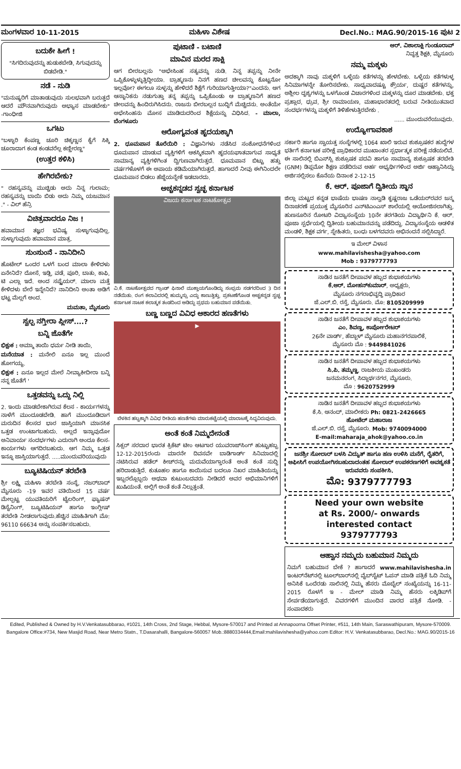ಮಂಗಳವಾರ 10-11-2015 ಮಹಿಳಾ ವಿಶೇಷ Decl.No.: MAG.90/2015-16 ಪುಟ 2
ಬದುಕೇ ಹೀಗೆ !
"ಸಿಗದಿರುವುದನ್ನು ಹುಡುಕಬೇಡಿ, ಸಿಗುವುದನ್ನು ಬಿಡಬೇಡಿ."
ನಡೆ - ನುಡಿ
"ಮನುಷ್ಯರಿಗೆ ಮಾತಾಡುವುದು ಸುಲಭವಾಗಿ ಬರುತ್ತದೆ ಆದರೆ ಮೌನವಾಗಿರುವುದು ಅಭ್ಯಾಸ ಮಾಡಬೇಕು" -ಗಾಂಧೀಜಿ
ಒಗಟು
"ಬಳ್ಳಾರಿ ಕೆಂಪಣ್ಣ ಚೂರಿ ಚಿಕ್ಕಣ್ಣನ ಕೈಗೆ ಸಿಕ್ಕಿ ಚೂರಾದಾಗ ಕಂಡ ಕಂಡವರೆಲ್ಲ ಕಣ್ಣೀರಣ್ಣ"
(ಉತ್ತರ ಕಳಿಸಿ)
ಹೇಗಿರಬೇಕು?
" ರಹಸ್ಯವನ್ನು ಮುಚ್ಚಿಡು ಅದು ನಿನ್ನ ಗುಲಾಮ; ರಹಸ್ಯವನ್ನು ಬಾಯಿ ಬಿಡು ಅದು ನಿಮ್ಮ ಯಜಮಾನ ." - ವಿಲ್ ಹೆನ್ರಿ
ವಿಚಿತ್ರವಾದರೂ ನಿಜ !
ಹವಾಮಾನ ತಜ್ಞರ ಭವಿಷ್ಯ ಸುಳ್ಳಾಗುವುದಿಲ್ಲ. ಸುಳ್ಳಾಗುವುದು ಹವಾಮಾನ ಮಾತ್ರ.
ಸುಂಸುಂನೆ - ನಾನಿದೀನಿ
ಹೊಟೇಲ್ ಒಂದರ ಒಳಗೆ ಬಂದ ಮಾಲಾ ಕೇಳಿದಳು ಏನೇನಿದೆ? ದೋಸೆ, ಇಡ್ಲಿ, ವಡೆ, ಪೂರಿ, ಬಾತು, ಕಾಫಿ, ಟಿ ಎಲ್ಲಾ ಇದೆ. ಅಂದ ಸಪ್ಲೈಯರ್. ಮಾಲಾ ಮತ್ತೆ ಕೇಳಿದಳು ಬೇರೆ ಇನ್ನೇನಿದೆ? ನಾನಿದೀನಿ ಅಂತಾ ಅಡಿಗೆ ಭಟ್ಟ ಮೆಲ್ಲಗೆ ಅಂದ.
ಮಮತಾ, ಮೈಸೂರು
ಸ್ವಲ್ಪ ನಗ್ತೀರಾ ಪ್ಲೀಸ್....?
ಬನ್ನಿ ಜೊತೆಗೇ
ಭಿಕ್ಷುಕ : ಅಮ್ಮಾ ತಾಯಿ ಧರ್ಮ ನೀಡಿ ತಾಯಿ,
ಮನೆಯಾತ : ಮನೇಲಿ ಏನೂ ಇಲ್ಲ ಮುಂದೆ ಹೋಗಯ್ಯ.
ಭಿಕ್ಷುಕ : ಏನೂ ಇಲ್ಲದ ಮೇಲೆ ನೀವ್ಯಾಕೀದೀರಾ ಬನ್ನಿ ನನ್ನ ಜೊತೆಗೆ '
ಒತ್ತಡವನ್ನು ಒದ್ದು ನಿಲ್ಲಿ
2. ಇಂದು ಮಾಡಬೇಕಾಗಿರುವ ಕೆಲಸ - ಕಾರ್ಯಗಳನ್ನು ನಾಳೆಗೆ ಮುಂದೂಡಬೇಡಿ. ಹಾಗೆ ಮುಂದೂಡಿದಾಗ ಮರುದಿನ ಕೆಲಸದ ಭಾರ ಜಾಸ್ತಿಯಾಗಿ ಮಾನಸಿಕ ಒತ್ತಡ ಉಂಟಾಗಬಹುದು. ಅಲ್ಲದೆ ಇನ್ನಾವುದೋ ಅನಿವಾರ್ಯ ಸಂದರ್ಭಗಳು ಎದುರಾಗಿ ಅಂದೂ ಕೆಲಸ- ಕಾರ್ಯಗಳು ಆಗದಿರಬಹುದು. ಆಗ ನಿಮ್ಮ ಒತ್ತಡ ಇನ್ನೂ ಜಾಸ್ತಿಯಾಗುತ್ತದೆ. .....ಮುಂದುವರಿಯುವುದು
ಬ್ಯೂಟಿಷಿಯನ್ ತರಬೇತಿ
ಶ್ರೀ ಲಕ್ಷ್ಮಿ ಮಹಿಳಾ ತರಬೇತಿ ಸಂಸ್ಥೆ, ನಜರ್‌ಬಾದ್ ಮೈಸೂರು -19 ಇವರ ವತಿಯಿಂದ 15 ವರ್ಷ ಮೇಲ್ಪಟ್ಟ ಯುವತಿಯರಿಗೆ ಟೈಲರಿಂಗ್, ಫ್ಯಾಷನ್ ಡಿಸೈನಿಂಗ್, ಬ್ಯೂಟಿಷಿಯನ್ ಹಾಗೂ ಇಂಗ್ಲೀಷ್ ತರಬೇತಿ ನೀಡಲಾಗುವುದು.ಹೆಚ್ಚಿನ ಮಾಹಿತಿಗಾಗಿ ಮೊ: 96110 66634 ಅನ್ನು ಸಂಪರ್ಕಿಸಬಹುದು.
ಪುಟಾಣಿ - ಬಟಾಣಿ
ಮಾವಿನ ಮರದ ಸಾಕ್ಷಿ
ಆಗ ಬೀರಬಲ್ಲನು "ಅಭೇಸಿಂಹ ಸತ್ಯವನ್ನು ನುಡಿ. ನಿನ್ನ ತಪ್ಪನ್ನು ನೀನೇ ಒಪ್ಪಿಕೊಳ್ಳುಳ್ಳುತ್ತಿದ್ದೀಯಾ. ಬ್ರಾಹ್ಮಣನು ನಿನಗೆ ಹಣದ ಚೀಲವನ್ನು ಕೊಟ್ಟನೋ ಇಲ್ಲವೋ? ಈಗಲೂ ಸುಳ್ಳನ್ನು ಹೇಳಿದರೆ ಶಿಕ್ಷೆಗೆ ಗುರಿಯಾಗುತ್ತೀಯಾ?"ಎಂದನು. ಆಗ ಆಸ್ಥಾನಿಕನು ನಡುಗುತ್ತಾ ತನ್ನ ತಪ್ಪನ್ನು ಒಪ್ಪಿಕೊಂಡು ಆ ಬ್ರಾಹ್ಮಣನಿಗೆ ಹಣದ ಚೀಲವನ್ನು ಹಿಂದಿರುಗಿಸಿದನು. ರಾಜನು ಬೀರಬಲ್ಲನ ಬುದ್ಧಿಗೆ ಮೆಚ್ಚಿದನು. ಅಂತೆಯೇ ಅಭೇಸಿಂಹನು ಮೋಸ ಮಾಡಿದುದರಿಂದ ಶಿಕ್ಷೆಯನ್ನು ವಿಧಿಸಿದ. - ಮಾಲಾ, ಬೆಂಗಳೂರು
ಆರೋಗ್ಯವಂತ ಹೃದಯಕ್ಕಾಗಿ
2. ಧೂಮಪಾನ ತೊರೆಯಿರಿ : ವಿಜ್ಞಾನಿಗಳು ನಡೆಸಿದ ಸಂಶೋಧನೆಗಳಿಂದ ಧೂಮಪಾನ ಮಾಡುವ ವ್ಯಕ್ತಿಗಳಿಗೆ ಆಕಸ್ಮಿಕವಾಗಿ ಹೃದಯಘಾತವಾಗುವ ಸಾಧ್ಯತೆ ಸಾಮಾನ್ಯ ವ್ಯಕ್ತಿಗಳಿಗಿಂತ ದ್ವಿಗುಣವಾಗಿರುತ್ತದೆ. ಧೂಮಪಾನ ಬಿಟ್ಟು ಹತ್ತು ವರ್ಷಗಳೊಳಗೆ ಈ ಅಪಾಯ ಕಡಿಮೆಯಾಗಿರುತ್ತದೆ. ಹಾಗಾದರೆ ನೀವು ಈಗಿನಿಂದಲೇ ಧೂಮಪಾನ ಬಿಡಲು ಹೆಜ್ಜೆಯನ್ನೇಕೆ ಇಡಬಾರದು.
ಅಚ್ಚಕನ್ನಡದ ಸ್ವಚ್ಛ ಕರ್ನಾಟಕ
ವಿಜಯ ಕರ್ನಾಟಕ ನಾಟಕೋತ್ಸವ
ವಿ.ಕೆ. ನಾಟಕೋತ್ಸವದ ಗ್ರಾಂಡ್ ಫಿನಾಲೆ ಮುಕ್ತಾಯಗೊಂಡಿದ್ದು ಸಂಭ್ರಮ ಸಡಗರದಿಂದ 3 ದಿನ ನಡೆಯಿತು. ರಂಗ ಕಲಾವಿದರಲ್ಲಿ ಹುಮ್ಮಸ್ಸು ಎದ್ದು ಕಾಣುತ್ತಿತ್ತು. ಪ್ರಕಟಣೆಗೊಂಡ ಅಚ್ಚಕನ್ನಡ ಸ್ವಚ್ಛ ಕರ್ನಾಟಕ ನಾಟಕ ಕಲಾತ್ಮಕ ತಂಡದಿಂದ ಅಡಿದ್ದು ಪ್ರಥಮ ಬಹುಮಾನ ಪಡೆಯಿತು.
ಬಣ್ಣ ಬಣ್ಣದ ವಿವಿಧ ಆಕಾರದ ಹಣತೆಗಳು
▶
ಬೆಳಕಿನ ಹಬ್ಬಕ್ಕಾಗಿ ವಿವಿಧ ರೀತಿಯ ಹಣತೆಗಳು ಮಾರುಕಟ್ಟೆಯಲ್ಲಿ ಮಾರಾಟಕ್ಕೆ ಸಿದ್ಧವಿರುವುದು.
ಅಂತೆ ಕಂತೆ ನಿಮ್ಮದೇನಂತೆ
ಸಿಕ್ಸರ್ ಸರದಾರ ಭಾರತ ಕ್ರಿಕೆಟ್ ಟೀಂ ಆಟಗಾರ ಯುವರಾಜ್‌ಸಿಂಗ್ ಹುಟ್ಟುಹಬ್ಬ 12-12-2015ರಂದು ಮಾರನೇ ದಿವಸವೇ ಬಾಡಿಗಾರ್ಡ್ ಸಿನಿಮಾದಲ್ಲಿ ನಟಿಸಿರುವ ಹಡೆಲ್ ಕೀಚ್‌ರನ್ನು ಮದುವೆಯಾಗ್ತಾರಂತೆ ಅಂತೆ ಕಂತೆ ಸುದ್ದಿ ಹರಿದಾಡುತ್ತಿದೆ. ಕುತೂಹಲ ಹಾಗೂ ಕಾಯಿಸುವ ಬದಲೂ ನಿಖರ ಮಾಹಿತಿಯನ್ನು ಇಬ್ಬರಲ್ಲೊಬ್ಬರು ಅಥವಾ ಕುಟುಂಬದವರು ನೀಡಿದರೆ ಅವರ ಅಭಿಮಾನಿಗಳಿಗೆ ಖುಷಿಯಂತೆ. ಅಲ್ಲಿಗೆ ಅಂತೆ ಕಂತೆ ನಿಲ್ಲುತ್ತಂತೆ.
ಆರ್. ವಿಶಾಲಾಕ್ಷಿ ಗುಂಡೂರಾವ್
ನಿವೃತ್ತ ಶಿಕ್ಷಕಿ, ಮೈಸೂರು
ನಮ್ಮ ಮಕ್ಕಳು
ಅದಕ್ಕಾಗಿ ನಾವು ಮಕ್ಕಳಿಗೆ ಒಳ್ಳೆಯ ಕತೆಗಳನ್ನು ಹೇಳಬೇಕು. ಒಳ್ಳೆಯ ಕತೆಗಳುಳ್ಳ ಸಿನಿಮಾಗಳನ್ನೇ ತೋರಿಸಬೇಕು. ಸಾಧ್ಯವಾದಷ್ಟೂ ಕ್ರೌರ್ಯ, ದುಷ್ಟರ ಕತೆಗಳನ್ನು, ಅಶ್ಲೀಲ ದೃಶ್ಯಗಳನ್ನು ಒಳಗೊಂಡ ವಿಚಾರಗಳಿಂದ ಮಕ್ಕಳನ್ನು ದೂರ ಮಾಡಬೇಕು. ಭಕ್ತ ಪ್ರಹ್ಲಾದ, ಧ್ರುವ, ಶ್ರೀ ರಾಮಾಯಣ, ಮಹಾಭಾರತದಲ್ಲಿ ಬರುವ ನೀತಿಯುತವಾದ ಸಂದರ್ಭಗಳನ್ನು ಮಕ್ಕಳಿಗೆ ತಿಳಿಹೇಳುತ್ತಿರಬೇಕು .
...... ಮುಂದುವರೆಯುವುದು.
ಉದ್ಯೋಗಾವಕಾಶ
ಸರ್ಕಾರಿ ಹಾಗೂ ಸ್ವಾಯತ್ತ ಸಂಸ್ಥೆಗಳಲ್ಲಿ 1064 ಖಾಲಿ ಇರುವ ಶುಶ್ರೂಷಕರ ಹುದ್ದೆಗಳ ಭರ್ತಿಗೆ ಕರ್ನಾಟಕ ಪರೀಕ್ಷೆ ಪ್ರಾಧಿಕಾರದ ಮುಖಾಂತರ ಸ್ಪರ್ಧಾತ್ಮಕ ಪರೀಕ್ಷೆ ನಡೆಯಲಿವೆ. ಈ ಸಾಲಿನಲ್ಲಿ ಬಿಎಸ್‌ಸ್ಸಿ ಶುಶ್ರೂಷಕ ಪದವಿ ಹಾಗೂ ಸಾಮಾನ್ಯ ಶುಶ್ರೂಷಕ ತರಬೇತಿ (GNM) ಡಿಪ್ಲಮೋ ಶಿಕ್ಷಣ ಪಡೆದಿರುವ ಅರ್ಹ ಅಭ್ಯರ್ಥಿಗಳಿಂದ ಅರ್ಜಿ ಆಹ್ವಾನಿಸಿದ್ದು ಅರ್ಜಿಸಲ್ಲಿಸಲು ಕೊನೆಯ ದಿನಾಂಕ 2-12-15
ಕೆ. ಆರ್. ಪೂಜಾಗೆ ದ್ವಿತೀಯ ಸ್ಥಾನ
ಜಿಲ್ಲಾ ಮಟ್ಟದ ಕನ್ನಡ ಭಾಷೆಯ ಭಾಷಣ ನಾಲ್ವಡಿ ಕೃಷ್ಣರಾಜ ಒಡೆಯರ್‌ರವರ ಜನ್ಮ ದಿನಾಚರಣೆ ಪ್ರಯುಕ್ತ ಮೈಸೂರಿನ ಎನ್‌ಟಿಎಂಎಸ್ ಶಾಲೆಯಲ್ಲಿ ಆಯೋಜಿಸಲಾಗಿತ್ತು. ಹುಣಸೂರಿನ ರೋಟರಿ ವಿದ್ಯಾಸಂಸ್ಥೆಯ 10ನೇ ತರಗತಿಯ ವಿದ್ಯಾರ್ಥಿನಿ ಕೆ. ಆರ್. ಪೂಜಾ ಸ್ಪರ್ಧೆಯಲ್ಲಿ ದ್ವಿತೀಯ ಬಹುಮಾನವನ್ನು ಪಡೆದಿದ್ದು. ವಿದ್ಯಾಸಂಸ್ಥೆಯ ಆಡಳಿತ ಮಂಡಳಿ, ಶಿಕ್ಷಕ ವರ್ಗ, ಸ್ನೇಹಿತರು, ಬಂಧು ಬಳಗದವರು ಅಭಿನಂದನೆ ಸಲ್ಲಿಸಿದ್ದಾರೆ.
ಇ ಮೇಲ್ ವಿಳಾಸ
www.mahilavishesha@yahoo.com
Mob : 9379777793
ನಾಡಿನ ಜನತೆಗೆ ದೀಪಾವಳ ಹಬ್ಬದ ಶುಭಾಶಯಗಳು
ಕೆ.ಆರ್. ಮೋಹನ್‌ಕುಮಾರ್, ಅಧ್ಯಕ್ಷರು,
ಮೈಸೂರು ನಗರಾಭಿವೃದ್ಧಿ ಪ್ರಾಧಿಕಾರ
ಜೆ.ಎಲ್.ಬಿ. ರಸ್ತೆ, ಮೈಸೂರು. ಮೊ: 8105209999
ನಾಡಿನ ಜನತೆಗೆ ದೀಪಾವಳ ಹಬ್ಬದ ಶುಭಾಶಯಗಳು
ಎಂ. ಶಿವಣ್ಣ, ಕಾರ್ಪೋರೇಟರ್
26ನೇ ವಾರ್ಡ್, ಹೆಬ್ಬಾಳ್ ಮೈಸೂರು ಮಹಾನಗರಪಾಲಿಕೆ,
ಮೈಸೂರು ಮೊ : 9449841026
ನಾಡಿನ ಜನತೆಗೆ ದೀಪಾವಳ ಹಬ್ಬದ ಶುಭಾಶಯಗಳು
ಸಿ.ಪಿ. ತಮ್ಮಣ್ಣ, ರಾಜಕೀಯ ಮುಖಂಡರು
ಜನಮನರಂಗ, ಸಿದ್ದಾರ್ಥನಗರ, ಮೈಸೂರು.
ಮೊ : 9620752999
ನಾಡಿನ ಜನತೆಗೆ ದೀಪಾವಳ ಹಬ್ಬದ ಶುಭಾಶಯಗಳು
ಕೆ.ಸಿ. ಆನಂದ್, ಮಾಲೀಕರು Ph: 0821-2426665
ಹೋಟೆಲ್ ಮಹಾರಾಜ
ಜೆ.ಎಲ್.ಬಿ. ರಸ್ತೆ, ಮೈಸೂರು. Mob: 9740094000
E-mail:maharaja_ahok@yahoo.co.in
ಜನಶ್ರೀ ಸೋಲಾರ್ ಬಳಸಿ ವಿದ್ಯುತ್ ಹಾಗೂ ಹಣ ಉಳಿಸಿ ಮನೆಗೆ, ರೈತರಿಗೆ, ಆಫೀಸಿಗೆ ಉಪಯೋಗಿಸಬಹುದಾದಂತಹ ಸೋಲಾರ್ ಉಪಕರಣಗಳಿಗೆ ಅವಶ್ಯಕತೆ ಇರುವವರು ಸಂಪರ್ಕಿಸಿ.
ಮೊ: 9379777793
Need your own website
at Rs. 2000/- onwards
interested contact
9379777793
ಆಹ್ವಾನ ನಮ್ಮದು ಬಹುಮಾನ ನಿಮ್ಮದು
ನಿಮಗೆ ಬಹುಮಾನ ಬೇಕೆ ? ಹಾಗಾದರೆ www.mahilavishesha.in ಇಂಟರ್‌ನೆಟ್‌ನಲ್ಲಿ ಟೂಲ್‌ಬಾರ್‌ನಲ್ಲಿ ವೈಬ್‌ಸೈಟ್ ಓಪನ್ ಮಾಡಿ ಪತ್ರಿಕೆ ಓದಿ ನಿಮ್ಮ ಅನಿಸಿಕೆ ಒಂದೆರಡು ಸಾಲಿನಲ್ಲಿ ನಿಮ್ಮ ಹೆಸರು ಮೊಬೈಲ್ ಸಂಖ್ಯೆಯನ್ನು 16-11-2015 ರೊಳಗೆ ಇ - ಮೇಲ್ ಮಾಡಿ ನಿಮ್ಮ ಹೆಸರು ಲಕ್ಕಿಡಿಪ್‌ಗೆ ಸೇರ್ಪಡೆಯಾಗುತ್ತದೆ. ವಿವರಗಳಿಗೆ ಮುಂದಿನ ವಾರದ ಪತ್ರಿಕೆ ನೋಡಿ. - ಸಂಪಾದಕರು
Edited, Published & Owned by H.V.Venkatasubbarao, #1021, 14th Cross, 2nd Stage, Hebbal, Mysore-570017 and Printed at Annapoorna Offset Printer, #511, 14th Main, Saraswathipuram, Mysore-570009. Bangalore Office:#734, New Masjid Road, Near Metro Statn., T.Dasarahalli, Bangalore-560057 Mob.:8880334444,Email:mahilavishesha@yahoo.com Editor: H.V. Venkatasubbarao, Decl.No.: MAG.90/2015-16